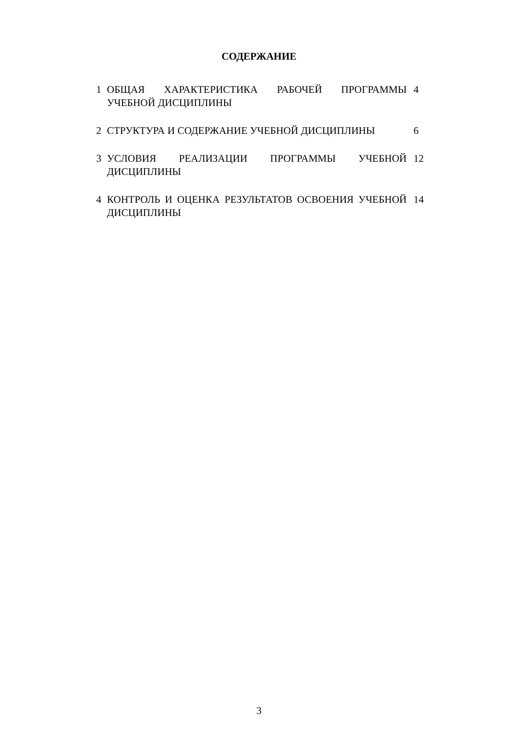СОДЕРЖАНИЕ
| 1 | ОБЩАЯ ХАРАКТЕРИСТИКА РАБОЧЕЙ ПРОГРАММЫ УЧЕБНОЙ ДИСЦИПЛИНЫ | 4 |
| 2 | СТРУКТУРА И СОДЕРЖАНИЕ УЧЕБНОЙ ДИСЦИПЛИНЫ | 6 |
| 3 | УСЛОВИЯ РЕАЛИЗАЦИИ ПРОГРАММЫ УЧЕБНОЙ ДИСЦИПЛИНЫ | 12 |
| 4 | КОНТРОЛЬ И ОЦЕНКА РЕЗУЛЬТАТОВ ОСВОЕНИЯ УЧЕБНОЙ ДИСЦИПЛИНЫ | 14 |
3